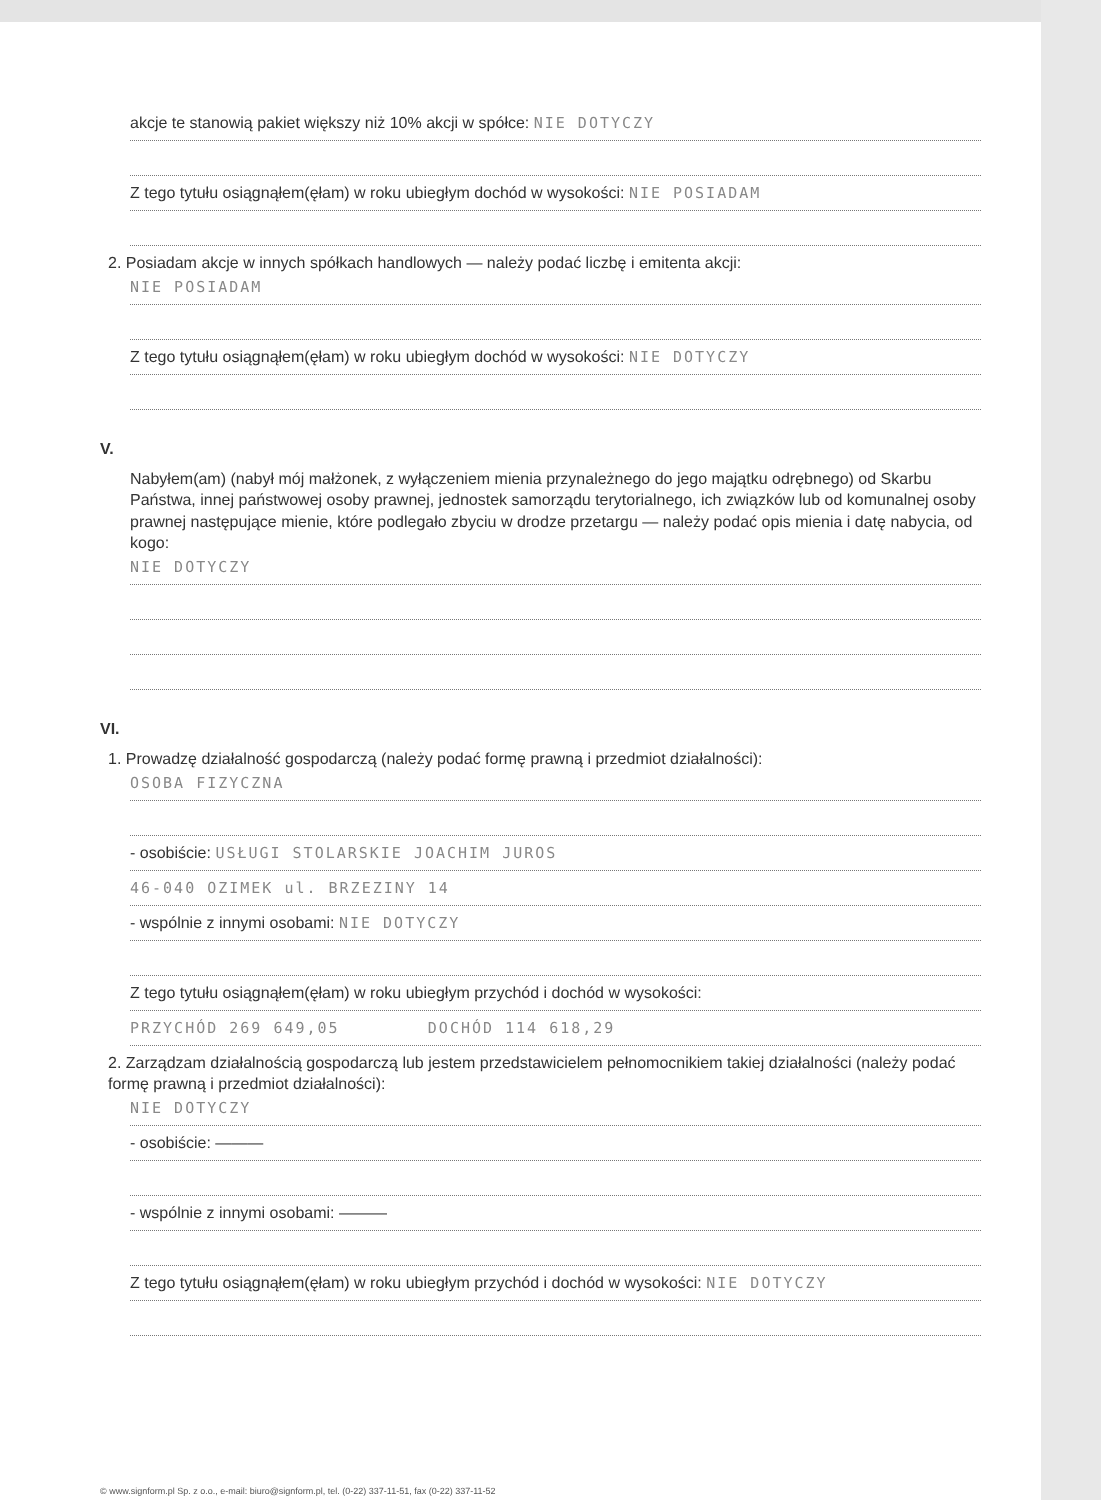akcje te stanowią pakiet większy niż 10% akcji w spółce: NIE DOTYCZY
Z tego tytułu osiągnąłem(ęłam) w roku ubiegłym dochód w wysokości: NIE POSIADAM
2. Posiadam akcje w innych spółkach handlowych — należy podać liczbę i emitenta akcji:
NIE POSIADAM
Z tego tytułu osiągnąłem(ęłam) w roku ubiegłym dochód w wysokości: NIE DOTYCZY
V.
Nabyłem(am) (nabył mój małżonek, z wyłączeniem mienia przynależnego do jego majątku odrębnego) od Skarbu Państwa, innej państwowej osoby prawnej, jednostek samorządu terytorialnego, ich związków lub od komunalnej osoby prawnej następujące mienie, które podlegało zbyciu w drodze przetargu — należy podać opis mienia i datę nabycia, od kogo:
NIE DOTYCZY
VI.
1. Prowadzę działalność gospodarczą (należy podać formę prawną i przedmiot działalności):
OSOBA FIZYCZNA
- osobiście: USŁUGI STOLARSKIE JOACHIM JUROS
46-040 OZIMEK ul. BRZEZINY 14
- wspólnie z innymi osobami: NIE DOTYCZY
Z tego tytułu osiągnąłem(ęłam) w roku ubiegłym przychód i dochód w wysokości:
PRZYCHÓD 269 649,05 DOCHÓD 114 618,29
2. Zarządzam działalnością gospodarczą lub jestem przedstawicielem pełnomocnikiem takiej działalności (należy podać formę prawną i przedmiot działalności):
NIE DOTYCZY
- osobiście: ———
- wspólnie z innymi osobami: ———
Z tego tytułu osiągnąłem(ęłam) w roku ubiegłym przychód i dochód w wysokości: NIE DOTYCZY
© www.signform.pl Sp. z o.o., e-mail: biuro@signform.pl, tel. (0-22) 337-11-51, fax (0-22) 337-11-52